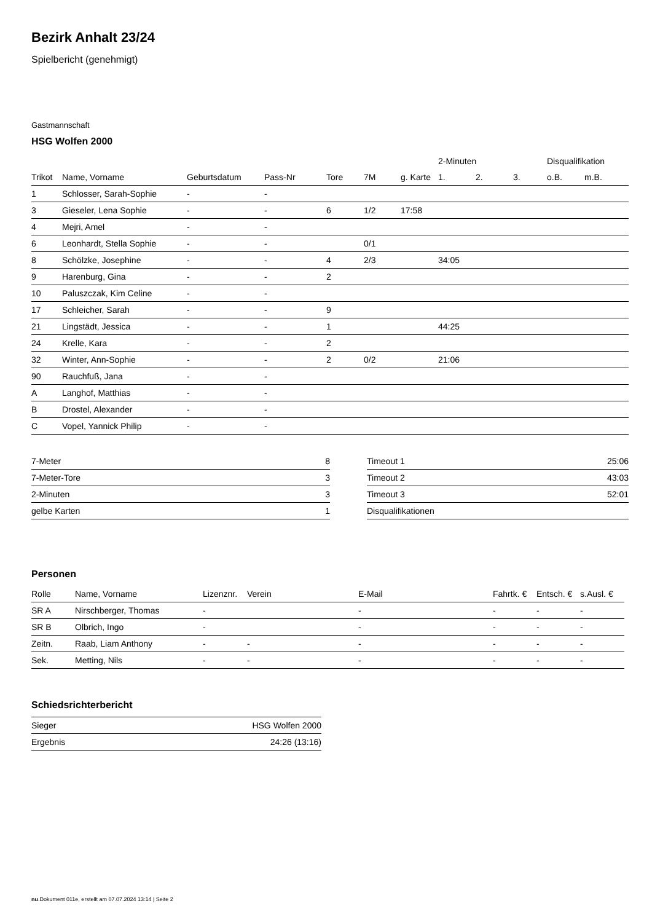Bezirk Anhalt 23/24
Spielbericht (genehmigt)
Gastmannschaft
HSG Wolfen 2000
| | | | | | | | 2-Minuten | | | Disqualifikation | |
| --- | --- | --- | --- | --- | --- | --- | --- | --- | --- | --- | --- |
| Trikot | Name, Vorname | Geburtsdatum | Pass-Nr | Tore | 7M | g. Karte | 1. | 2. | 3. | o.B. | m.B. |
| 1 | Schlosser, Sarah-Sophie | - | - | | | | | | | | |
| 3 | Gieseler, Lena Sophie | - | - | 6 | 1/2 | 17:58 | | | | | |
| 4 | Mejri, Amel | - | - | | | | | | | | |
| 6 | Leonhardt, Stella Sophie | - | - | | 0/1 | | | | | | |
| 8 | Schölzke, Josephine | - | - | 4 | 2/3 | | 34:05 | | | | |
| 9 | Harenburg, Gina | - | - | 2 | | | | | | | |
| 10 | Paluszczak, Kim Celine | - | - | | | | | | | | |
| 17 | Schleicher, Sarah | - | - | 9 | | | | | | | |
| 21 | Lingstädt, Jessica | - | - | 1 | | | 44:25 | | | | |
| 24 | Krelle, Kara | - | - | 2 | | | | | | | |
| 32 | Winter, Ann-Sophie | - | - | 2 | 0/2 | | 21:06 | | | | |
| 90 | Rauchfuß, Jana | - | - | | | | | | | | |
| A | Langhof, Matthias | - | - | | | | | | | | |
| B | Drostel, Alexander | - | - | | | | | | | | |
| C | Vopel, Yannick Philip | - | - | | | | | | | | |
| 7-Meter | 8 |
| 7-Meter-Tore | 3 |
| 2-Minuten | 3 |
| gelbe Karten | 1 |
| Timeout 1 | 25:06 |
| Timeout 2 | 43:03 |
| Timeout 3 | 52:01 |
| Disqualifikationen | |
Personen
| Rolle | Name, Vorname | Lizenznr. | Verein | E-Mail | Fahrtk. € | Entsch. € | s.Ausl. € |
| --- | --- | --- | --- | --- | --- | --- | --- |
| SR A | Nirschberger, Thomas | - | | - | - | - | - |
| SR B | Olbrich, Ingo | - | | - | - | - | - |
| Zeitn. | Raab, Liam Anthony | - | - | - | - | - | - |
| Sek. | Metting, Nils | - | - | - | - | - | - |
Schiedsrichterbericht
| Sieger | HSG Wolfen 2000 |
| Ergebnis | 24:26 (13:16) |
nu.Dokument 011e, erstellt am 07.07.2024 13:14 | Seite 2